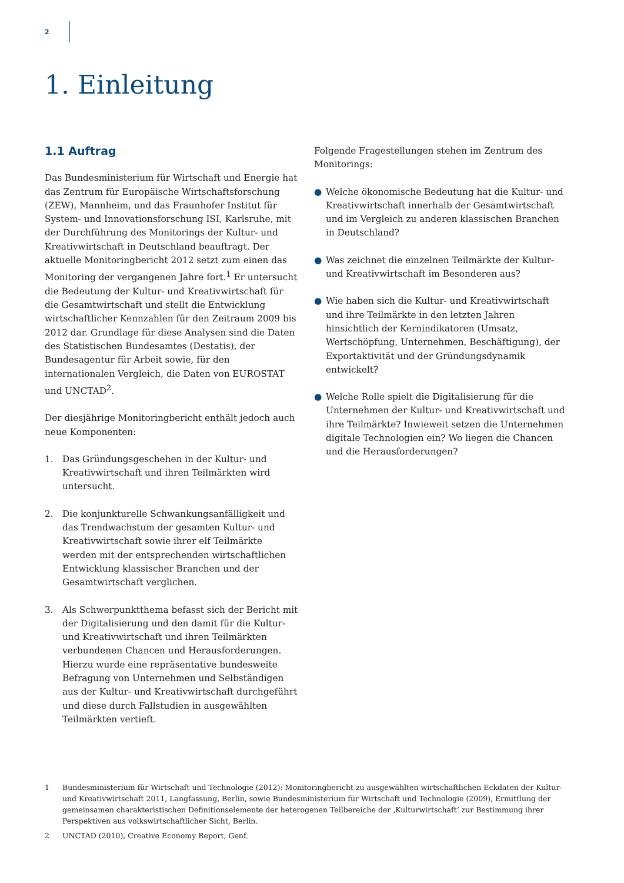2
1. Einleitung
1.1 Auftrag
Das Bundesministerium für Wirtschaft und Energie hat das Zentrum für Europäische Wirtschaftsforschung (ZEW), Mannheim, und das Fraunhofer Institut für System- und Innovationsforschung ISI, Karlsruhe, mit der Durchführung des Monitorings der Kultur- und Kreativwirtschaft in Deutschland beauftragt. Der aktuelle Monitoringbericht 2012 setzt zum einen das Monitoring der vergangenen Jahre fort.<sup>1</sup> Er untersucht die Bedeutung der Kultur- und Kreativwirtschaft für die Gesamtwirtschaft und stellt die Entwicklung wirtschaftlicher Kennzahlen für den Zeitraum 2009 bis 2012 dar. Grundlage für diese Analysen sind die Daten des Statistischen Bundesamtes (Destatis), der Bundesagentur für Arbeit sowie, für den internationalen Vergleich, die Daten von EUROSTAT und UNCTAD<sup>2</sup>.
Der diesjährige Monitoringbericht enthält jedoch auch neue Komponenten:
1. Das Gründungsgeschehen in der Kultur- und Kreativwirtschaft und ihren Teilmärkten wird untersucht.
2. Die konjunkturelle Schwankungsanfälligkeit und das Trendwachstum der gesamten Kultur- und Kreativwirtschaft sowie ihrer elf Teilmärkte werden mit der entsprechenden wirtschaftlichen Entwicklung klassischer Branchen und der Gesamtwirtschaft verglichen.
3. Als Schwerpunktthema befasst sich der Bericht mit der Digitalisierung und den damit für die Kultur- und Kreativwirtschaft und ihren Teilmärkten verbundenen Chancen und Herausforderungen. Hierzu wurde eine repräsentative bundesweite Befragung von Unternehmen und Selbständigen aus der Kultur- und Kreativwirtschaft durchgeführt und diese durch Fallstudien in ausgewählten Teilmärkten vertieft.
Folgende Fragestellungen stehen im Zentrum des Monitorings:
● Welche ökonomische Bedeutung hat die Kultur- und Kreativwirtschaft innerhalb der Gesamtwirtschaft und im Vergleich zu anderen klassischen Branchen in Deutschland?
● Was zeichnet die einzelnen Teilmärkte der Kultur- und Kreativwirtschaft im Besonderen aus?
● Wie haben sich die Kultur- und Kreativwirtschaft und ihre Teilmärkte in den letzten Jahren hinsichtlich der Kernindikatoren (Umsatz, Wertschöpfung, Unternehmen, Beschäftigung), der Exportaktivität und der Gründungsdynamik entwickelt?
● Welche Rolle spielt die Digitalisierung für die Unternehmen der Kultur- und Kreativwirtschaft und ihre Teilmärkte? Inwieweit setzen die Unternehmen digitale Technologien ein? Wo liegen die Chancen und die Herausforderungen?
1 Bundesministerium für Wirtschaft und Technologie (2012): Monitoringbericht zu ausgewählten wirtschaftlichen Eckdaten der Kultur- und Kreativwirtschaft 2011, Langfassung, Berlin, sowie Bundesministerium für Wirtschaft und Technologie (2009), Ermittlung der gemeinsamen charakteristischen Definitionselemente der heterogenen Teilbereiche der ‚Kulturwirtschaft‘ zur Bestimmung ihrer Perspektiven aus volkswirtschaftlicher Sicht, Berlin.
2 UNCTAD (2010), Creative Economy Report, Genf.